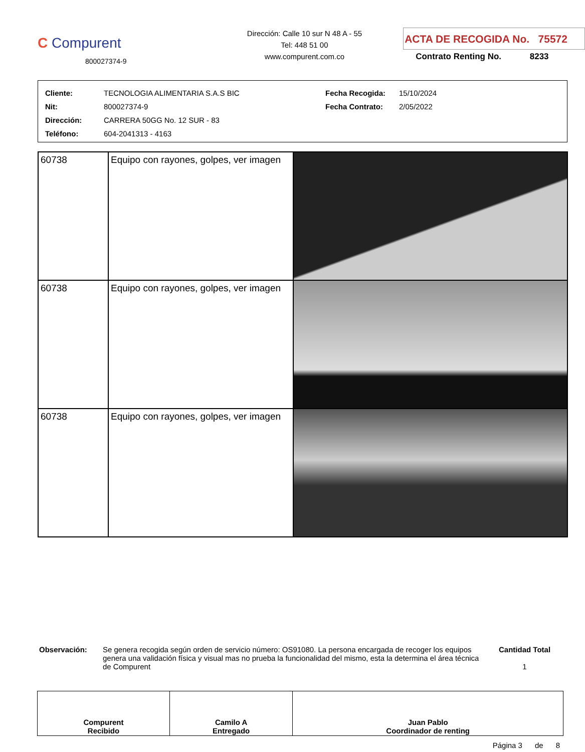C Compurent
800027374-9
Dirección: Calle 10 sur N 48 A - 55
Tel: 448 51 00
www.compurent.com.co
ACTA DE RECOGIDA No. 75572
Contrato Renting No. 8233
| Cliente: | TECNOLOGIA ALIMENTARIA S.A.S BIC | Fecha Recogida: | 15/10/2024 |
| Nit: | 800027374-9 | Fecha Contrato: | 2/05/2022 |
| Dirección: | CARRERA 50GG No. 12 SUR - 83 | | |
| Teléfono: | 604-2041313 - 4163 | | |
| 60738 | Equipo con rayones, golpes, ver imagen | |
| 60738 | Equipo con rayones, golpes, ver imagen | |
| 60738 | Equipo con rayones, golpes, ver imagen | |
Observación: Se genera recogida según orden de servicio número: OS91080. La persona encargada de recoger los equipos genera una validación física y visual mas no prueba la funcionalidad del mismo, esta la determina el área técnica de Compurent
Cantidad Total
1
| Compurent Recibido | Camilo A Entregado | Juan Pablo Coordinador de renting |
Página 3 de 8